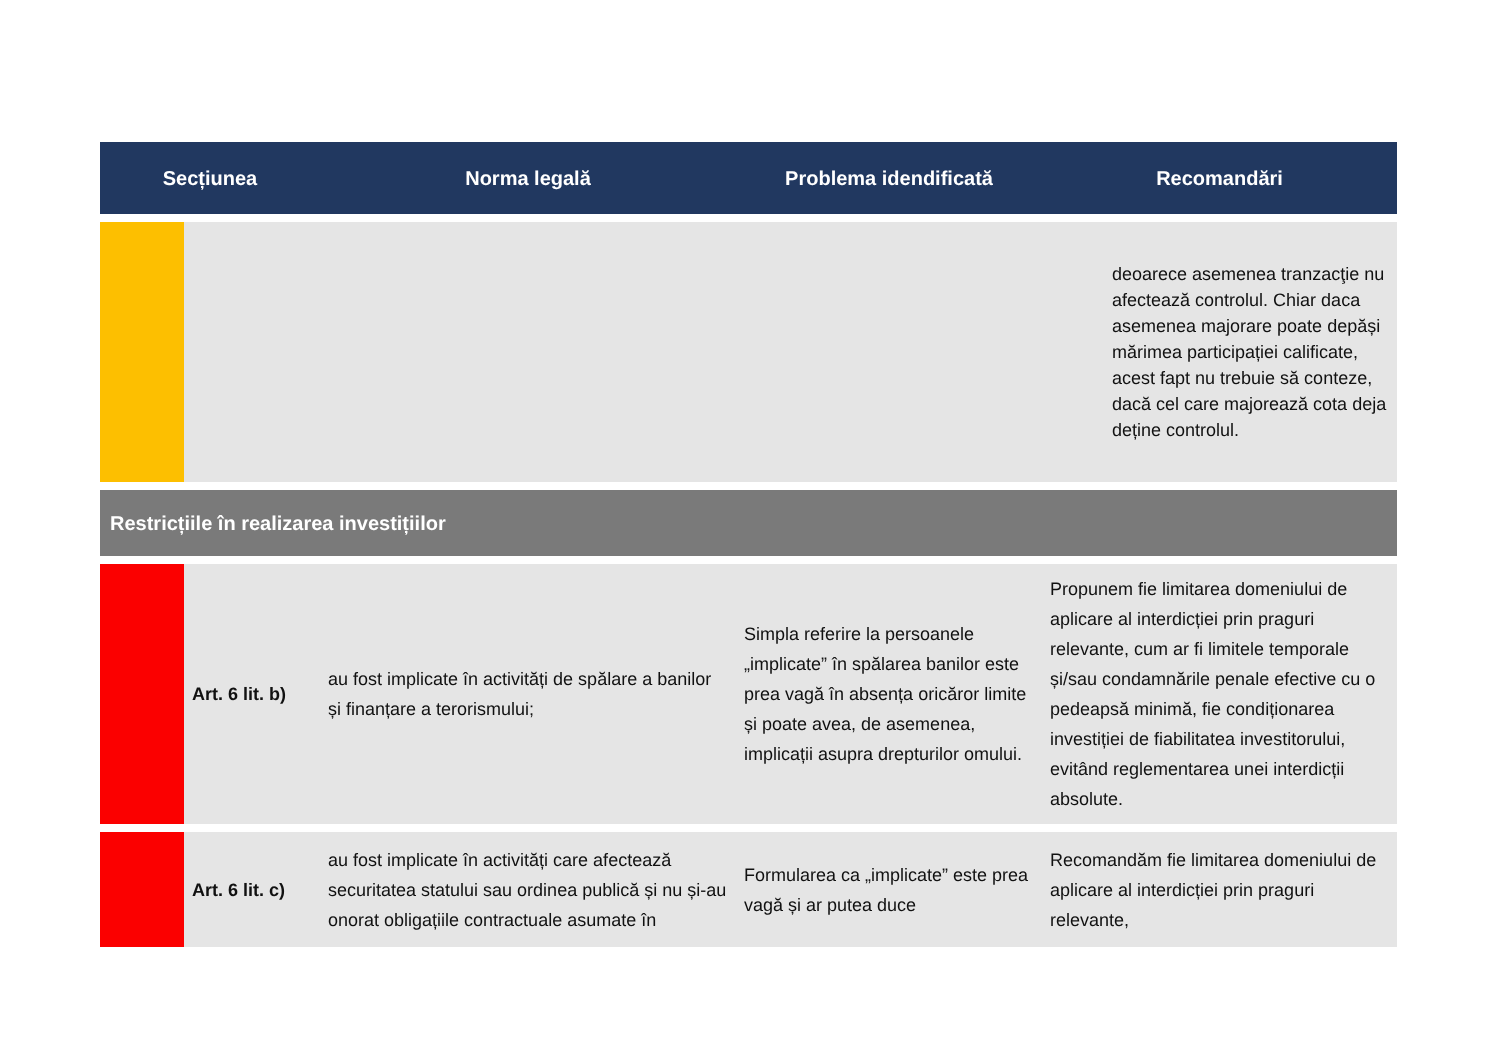| Secțiunea | | Norma legală | Problema idendificată | Recomandări |
| --- | --- | --- | --- | --- |
| | | | | deoarece asemenea tranzacţie nu afectează controlul. Chiar daca asemenea majorare poate depăși mărimea participației calificate, acest fapt nu trebuie să conteze, dacă cel care majorează cota deja deține controlul. |
| Restricțiile în realizarea investițiilor | | | | |
| | Art. 6 lit. b) | au fost implicate în activități de spălare a banilor și finanțare a terorismului; | Simpla referire la persoanele „implicate” în spălarea banilor este prea vagă în absența oricăror limite și poate avea, de asemenea, implicații asupra drepturilor omului. | Propunem fie limitarea domeniului de aplicare al interdicției prin praguri relevante, cum ar fi limitele temporale și/sau condamnările penale efective cu o pedeapsă minimă, fie condiționarea investiției de fiabilitatea investitorului, evitând reglementarea unei interdicții absolute. |
| | Art. 6 lit. c) | au fost implicate în activități care afectează securitatea statului sau ordinea publică și nu și-au onorat obligațiile contractuale asumate în | Formularea ca „implicate” este prea vagă și ar putea duce | Recomandăm fie limitarea domeniului de aplicare al interdicției prin praguri relevante, |